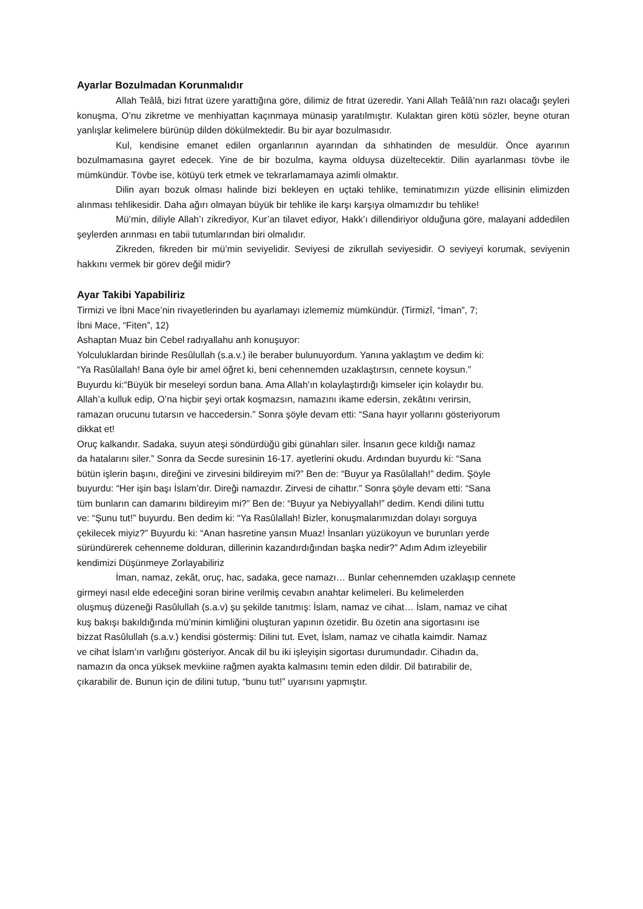Ayarlar Bozulmadan Korunmalıdır
Allah Teâlâ, bizi fıtrat üzere yarattığına göre, dilimiz de fıtrat üzeredir. Yani Allah Teâlâ’nın razı olacağı şeyleri konuşma, O’nu zikretme ve menhiyattan kaçınmaya münasip yaratılmıştır. Kulaktan giren kötü sözler, beyne oturan yanlışlar kelimelere bürünüp dilden dökülmektedir. Bu bir ayar bozulmasıdır.
Kul, kendisine emanet edilen organlarının ayarından da sıhhatinden de mesuldür. Önce ayarının bozulmamasına gayret edecek. Yine de bir bozulma, kayma olduysa düzeltecektir. Dilin ayarlanması tövbe ile mümkündür. Tövbe ise, kötüyü terk etmek ve tekrarlamamaya azimli olmaktır.
Dilin ayarı bozuk olması halinde bizi bekleyen en uçtaki tehlike, teminatımızın yüzde ellisinin elimizden alınması tehlikesidir. Daha ağırı olmayan büyük bir tehlike ile karşı karşıya olmamızdır bu tehlike!
Mü’min, diliyle Allah’ı zikrediyor, Kur’an tilavet ediyor, Hakk’ı dillendiriyor olduğuna göre, malayani addedilen şeylerden arınması en tabii tutumlarından biri olmalıdır.
Zikreden, fikreden bir mü’min seviyelidir. Seviyesi de zikrullah seviyesidir. O seviyeyi korumak, seviyenin hakkını vermek bir görev değil midir?
Ayar Takibi Yapabiliriz
Tirmizi ve İbni Mace’nin rivayetlerinden bu ayarlamayı izlememiz mümkündür. (Tirmizî, “İman”, 7;
İbni Mace, “Fiten”, 12)
Ashaptan Muaz bin Cebel radıyallahu anh konuşuyor:
Yolculuklardan birinde Resûlullah (s.a.v.) ile beraber bulunuyordum. Yanına yaklaştım ve dedim ki:
“Ya Rasûlallah! Bana öyle bir amel öğret ki, beni cehennemden uzaklaştırsın, cennete koysun.”
Buyurdu ki:“Büyük bir meseleyi sordun bana. Ama Allah’ın kolaylaştırdığı kimseler için kolaydır bu.
Allah’a kulluk edip, O’na hiçbir şeyi ortak koşmazsın, namazını ikame edersin, zekâtını verirsin,
ramazan orucunu tutarsın ve haccedersin.” Sonra şöyle devam etti: “Sana hayır yollarını gösteriyorum
dikkat et!
Oruç kalkandır. Sadaka, suyun ateşi söndürdüğü gibi günahları siler. İnsanın gece kıldığı namaz
da hatalarını siler.” Sonra da Secde suresinin 16-17. ayetlerini okudu. Ardından buyurdu ki: “Sana
bütün işlerin başını, direğini ve zirvesini bildireyim mi?” Ben de: “Buyur ya Rasûlallah!” dedim. Şöyle
buyurdu: “Her işin başı İslam’dır. Direği namazdır. Zirvesi de cihattır.” Sonra şöyle devam etti: “Sana
tüm bunların can damarını bildireyim mi?” Ben de: “Buyur ya Nebiyyallah!” dedim. Kendi dilini tuttu
ve: “Şunu tut!” buyurdu. Ben dedim ki: “Ya Rasûlallah! Bizler, konuşmalarımızdan dolayı sorguya
çekilecek miyiz?” Buyurdu ki: “Anan hasretine yansın Muaz! İnsanları yüzükoyun ve burunları yerde
süründürerek cehenneme dolduran, dillerinin kazandırdığından başka nedir?” Adım Adım izleyebilir
kendimizi Düşünmeye Zorlayabiliriz
İman, namaz, zekât, oruç, hac, sadaka, gece namazı… Bunlar cehennemden uzaklaşıp cennete
girmeyi nasıl elde edeceğini soran birine verilmiş cevabın anahtar kelimeleri. Bu kelimelerden
oluşmuş düzeneği Rasûlullah (s.a.v) şu şekilde tanıtmış: İslam, namaz ve cihat… İslam, namaz ve cihat
kuş bakışı bakıldığında mü’minin kimliğini oluşturan yapının özetidir. Bu özetin ana sigortasını ise
bizzat Rasûlullah (s.a.v.) kendisi göstermiş: Dilini tut. Evet, İslam, namaz ve cihatla kaimdir. Namaz
ve cihat İslam’ın varlığını gösteriyor. Ancak dil bu iki işleyişin sigortası durumundadır. Cihadın da,
namazın da onca yüksek mevkiine rağmen ayakta kalmasını temin eden dildir. Dil batırabilir de,
çıkarabilir de. Bunun için de dilini tutup, “bunu tut!” uyarısını yapmıştır.